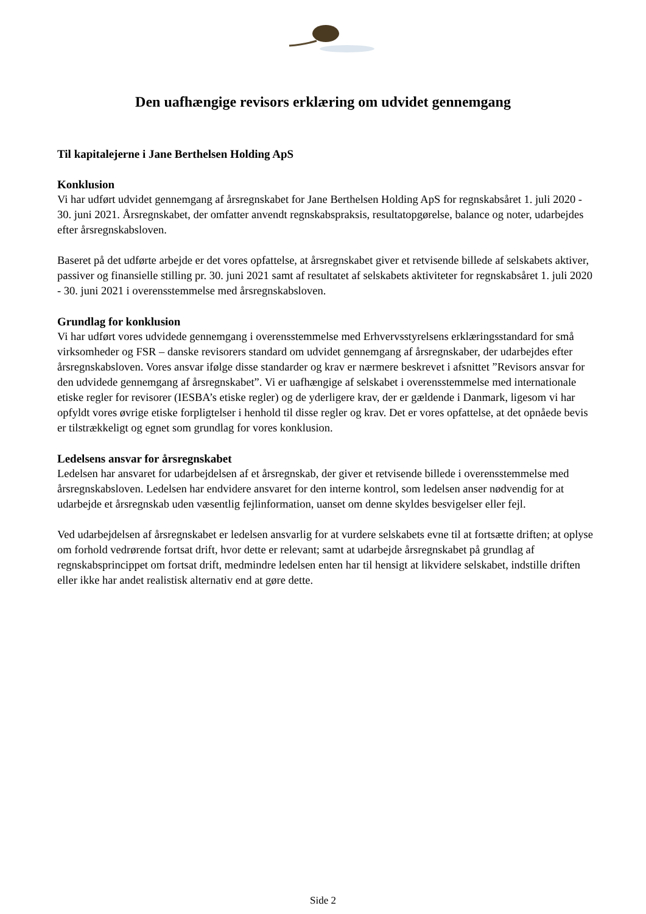Den uafhængige revisors erklæring om udvidet gennemgang
Til kapitalejerne i Jane Berthelsen Holding ApS
Konklusion
Vi har udført udvidet gennemgang af årsregnskabet for Jane Berthelsen Holding ApS for regnskabsåret 1. juli 2020 - 30. juni 2021. Årsregnskabet, der omfatter anvendt regnskabspraksis, resultatopgørelse, balance og noter, udarbejdes efter årsregnskabsloven.
Baseret på det udførte arbejde er det vores opfattelse, at årsregnskabet giver et retvisende billede af selskabets aktiver, passiver og finansielle stilling pr. 30. juni 2021 samt af resultatet af selskabets aktiviteter for regnskabsåret 1. juli 2020 - 30. juni 2021 i overensstemmelse med årsregnskabsloven.
Grundlag for konklusion
Vi har udført vores udvidede gennemgang i overensstemmelse med Erhvervsstyrelsens erklæringsstandard for små virksomheder og FSR – danske revisorers standard om udvidet gennemgang af årsregnskaber, der udarbejdes efter årsregnskabsloven. Vores ansvar ifølge disse standarder og krav er nærmere beskrevet i afsnittet ”Revisors ansvar for den udvidede gennemgang af årsregnskabet”. Vi er uafhængige af selskabet i overensstemmelse med internationale etiske regler for revisorer (IESBA’s etiske regler) og de yderligere krav, der er gældende i Danmark, ligesom vi har opfyldt vores øvrige etiske forpligtelser i henhold til disse regler og krav. Det er vores opfattelse, at det opnåede bevis er tilstrækkeligt og egnet som grundlag for vores konklusion.
Ledelsens ansvar for årsregnskabet
Ledelsen har ansvaret for udarbejdelsen af et årsregnskab, der giver et retvisende billede i overensstemmelse med årsregnskabsloven. Ledelsen har endvidere ansvaret for den interne kontrol, som ledelsen anser nødvendig for at udarbejde et årsregnskab uden væsentlig fejlinformation, uanset om denne skyldes besvigelser eller fejl.
Ved udarbejdelsen af årsregnskabet er ledelsen ansvarlig for at vurdere selskabets evne til at fortsætte driften; at oplyse om forhold vedrørende fortsat drift, hvor dette er relevant; samt at udarbejde årsregnskabet på grundlag af regnskabsprincippet om fortsat drift, medmindre ledelsen enten har til hensigt at likvidere selskabet, indstille driften eller ikke har andet realistisk alternativ end at gøre dette.
Side 2